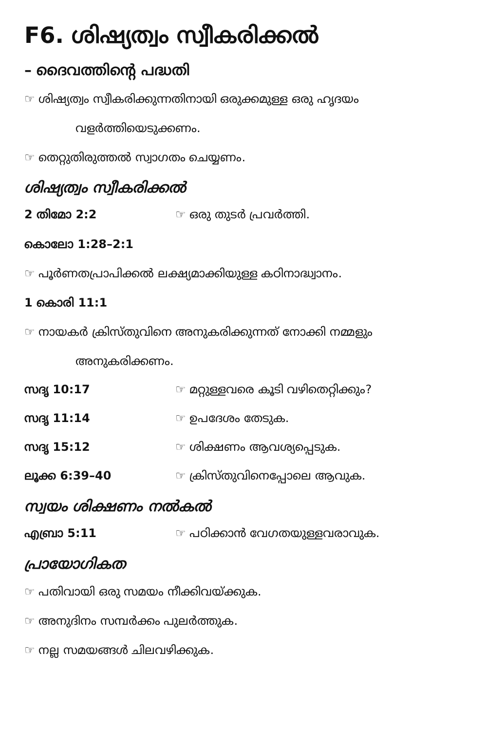F6. ശിഷ്യത്വം സ്വീകരിക്കൽ
– ദൈവത്തിന്റെ പദ്ധതി
☞ ശിഷ്യത്വം സ്വീകരിക്കുന്നതിനായി ഒരുക്കമുള്ള ഒരു ഹൃദയം
വളർത്തിയെടുക്കണം.
☞ തെറ്റുതിരുത്തൽ സ്വാഗതം ചെയ്യണം.
ശിഷ്യത്വം സ്വീകരിക്കൽ
2 തിമോ 2:2 ☞ ഒരു തുടർ പ്രവർത്തി.
കൊലോ 1:28–2:1
☞ പൂർണതപ്രാപിക്കൽ ലക്ഷ്യമാക്കിയുള്ള കഠിനാദ്ധ്വാനം.
1 കൊരി 11:1
☞ നായകർ ക്രിസ്തുവിനെ അനുകരിക്കുന്നത് നോക്കി നമ്മളും
അനുകരിക്കണം.
സദൃ 10:17 ☞ മറ്റുള്ളവരെ കൂടി വഴിതെറ്റിക്കും?
സദൃ 11:14 ☞ ഉപദേശം തേടുക.
സദൃ 15:12 ☞ ശിക്ഷണം ആവശ്യപ്പെടുക.
ലൂക്ക 6:39–40 ☞ ക്രിസ്തുവിനെപ്പോലെ ആവുക.
സ്വയം ശിക്ഷണം നൽകൽ
എബ്രാ 5:11 ☞ പഠിക്കാൻ വേഗതയുള്ളവരാവുക.
പ്രായോഗികത
☞ പതിവായി ഒരു സമയം നീക്കിവയ്ക്കുക.
☞ അനുദിനം സമ്പർക്കം പുലർത്തുക.
☞ നല്ല സമയങ്ങൾ ചിലവഴിക്കുക.